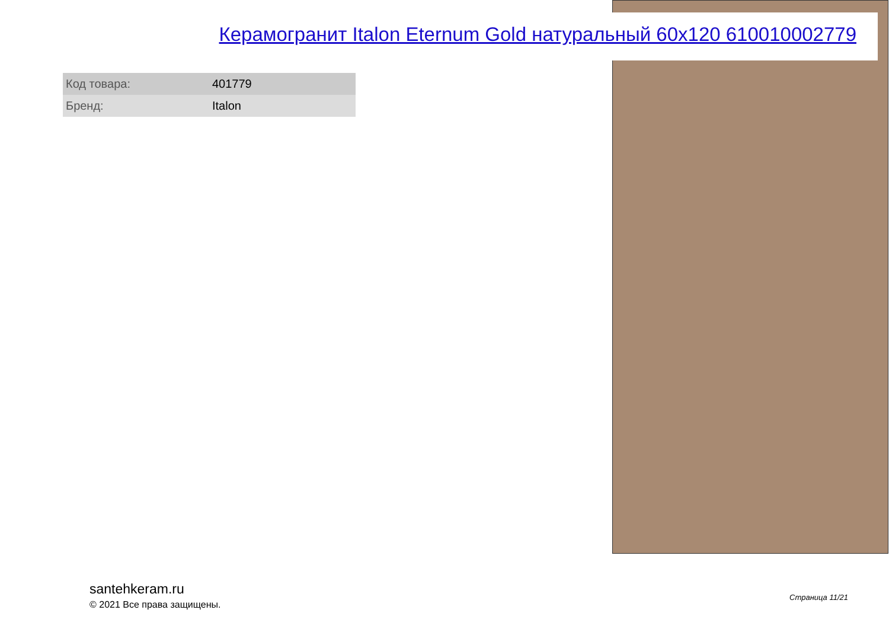Керамогранит Italon Eternum Gold натуральный 60x120 610010002779
| Код товара: | 401779 |
| Бренд: | Italon |
santehkeram.ru
© 2021 Все права защищены.
Страница 11/21